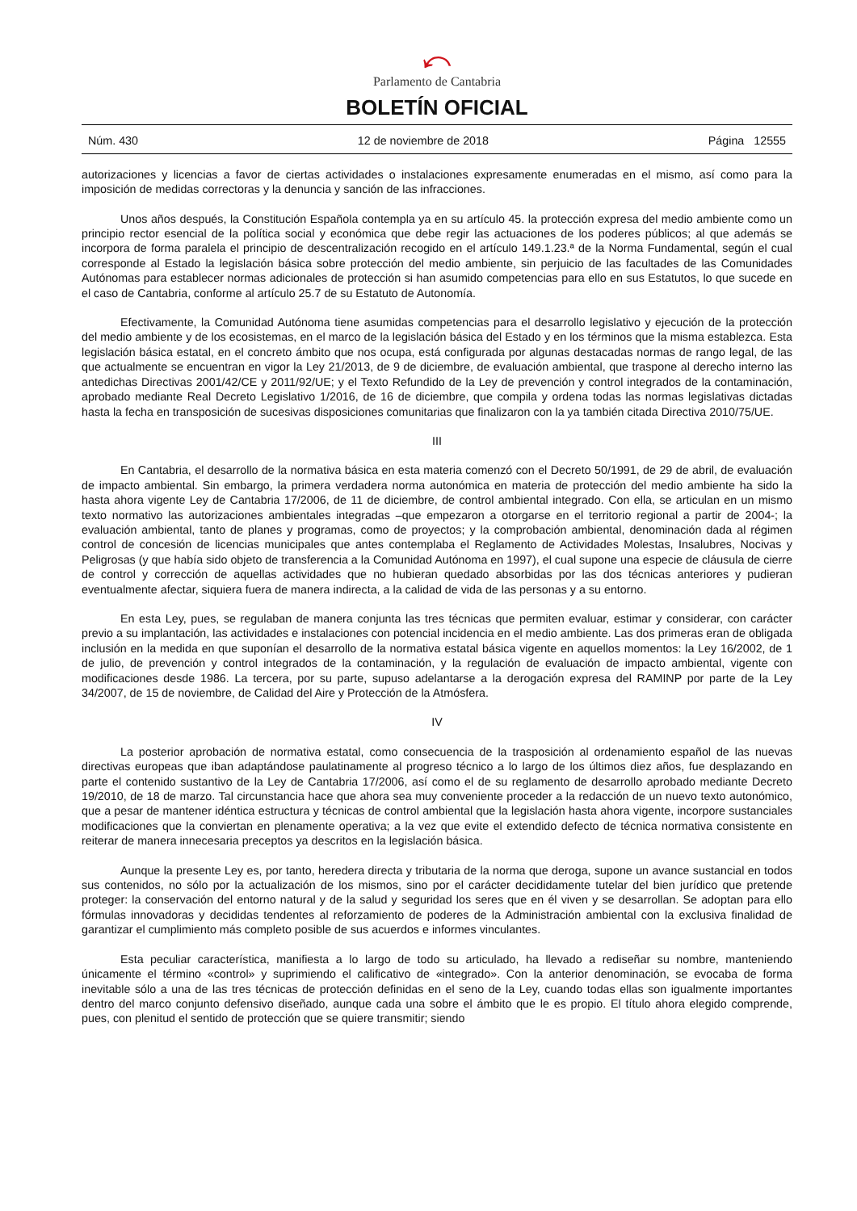⤺
Parlamento de Cantabria
BOLETÍN OFICIAL
Núm. 430 12 de noviembre de 2018 Página 12555
autorizaciones y licencias a favor de ciertas actividades o instalaciones expresamente enumeradas en el mismo, así como para la imposición de medidas correctoras y la denuncia y sanción de las infracciones.
Unos años después, la Constitución Española contempla ya en su artículo 45. la protección expresa del medio ambiente como un principio rector esencial de la política social y económica que debe regir las actuaciones de los poderes públicos; al que además se incorpora de forma paralela el principio de descentralización recogido en el artículo 149.1.23.ª de la Norma Fundamental, según el cual corresponde al Estado la legislación básica sobre protección del medio ambiente, sin perjuicio de las facultades de las Comunidades Autónomas para establecer normas adicionales de protección si han asumido competencias para ello en sus Estatutos, lo que sucede en el caso de Cantabria, conforme al artículo 25.7 de su Estatuto de Autonomía.
Efectivamente, la Comunidad Autónoma tiene asumidas competencias para el desarrollo legislativo y ejecución de la protección del medio ambiente y de los ecosistemas, en el marco de la legislación básica del Estado y en los términos que la misma establezca. Esta legislación básica estatal, en el concreto ámbito que nos ocupa, está configurada por algunas destacadas normas de rango legal, de las que actualmente se encuentran en vigor la Ley 21/2013, de 9 de diciembre, de evaluación ambiental, que traspone al derecho interno las antedichas Directivas 2001/42/CE y 2011/92/UE; y el Texto Refundido de la Ley de prevención y control integrados de la contaminación, aprobado mediante Real Decreto Legislativo 1/2016, de 16 de diciembre, que compila y ordena todas las normas legislativas dictadas hasta la fecha en transposición de sucesivas disposiciones comunitarias que finalizaron con la ya también citada Directiva 2010/75/UE.
III
En Cantabria, el desarrollo de la normativa básica en esta materia comenzó con el Decreto 50/1991, de 29 de abril, de evaluación de impacto ambiental. Sin embargo, la primera verdadera norma autonómica en materia de protección del medio ambiente ha sido la hasta ahora vigente Ley de Cantabria 17/2006, de 11 de diciembre, de control ambiental integrado. Con ella, se articulan en un mismo texto normativo las autorizaciones ambientales integradas –que empezaron a otorgarse en el territorio regional a partir de 2004-; la evaluación ambiental, tanto de planes y programas, como de proyectos; y la comprobación ambiental, denominación dada al régimen control de concesión de licencias municipales que antes contemplaba el Reglamento de Actividades Molestas, Insalubres, Nocivas y Peligrosas (y que había sido objeto de transferencia a la Comunidad Autónoma en 1997), el cual supone una especie de cláusula de cierre de control y corrección de aquellas actividades que no hubieran quedado absorbidas por las dos técnicas anteriores y pudieran eventualmente afectar, siquiera fuera de manera indirecta, a la calidad de vida de las personas y a su entorno.
En esta Ley, pues, se regulaban de manera conjunta las tres técnicas que permiten evaluar, estimar y considerar, con carácter previo a su implantación, las actividades e instalaciones con potencial incidencia en el medio ambiente. Las dos primeras eran de obligada inclusión en la medida en que suponían el desarrollo de la normativa estatal básica vigente en aquellos momentos: la Ley 16/2002, de 1 de julio, de prevención y control integrados de la contaminación, y la regulación de evaluación de impacto ambiental, vigente con modificaciones desde 1986. La tercera, por su parte, supuso adelantarse a la derogación expresa del RAMINP por parte de la Ley 34/2007, de 15 de noviembre, de Calidad del Aire y Protección de la Atmósfera.
IV
La posterior aprobación de normativa estatal, como consecuencia de la trasposición al ordenamiento español de las nuevas directivas europeas que iban adaptándose paulatinamente al progreso técnico a lo largo de los últimos diez años, fue desplazando en parte el contenido sustantivo de la Ley de Cantabria 17/2006, así como el de su reglamento de desarrollo aprobado mediante Decreto 19/2010, de 18 de marzo. Tal circunstancia hace que ahora sea muy conveniente proceder a la redacción de un nuevo texto autonómico, que a pesar de mantener idéntica estructura y técnicas de control ambiental que la legislación hasta ahora vigente, incorpore sustanciales modificaciones que la conviertan en plenamente operativa; a la vez que evite el extendido defecto de técnica normativa consistente en reiterar de manera innecesaria preceptos ya descritos en la legislación básica.
Aunque la presente Ley es, por tanto, heredera directa y tributaria de la norma que deroga, supone un avance sustancial en todos sus contenidos, no sólo por la actualización de los mismos, sino por el carácter decididamente tutelar del bien jurídico que pretende proteger: la conservación del entorno natural y de la salud y seguridad los seres que en él viven y se desarrollan. Se adoptan para ello fórmulas innovadoras y decididas tendentes al reforzamiento de poderes de la Administración ambiental con la exclusiva finalidad de garantizar el cumplimiento más completo posible de sus acuerdos e informes vinculantes.
Esta peculiar característica, manifiesta a lo largo de todo su articulado, ha llevado a rediseñar su nombre, manteniendo únicamente el término «control» y suprimiendo el calificativo de «integrado». Con la anterior denominación, se evocaba de forma inevitable sólo a una de las tres técnicas de protección definidas en el seno de la Ley, cuando todas ellas son igualmente importantes dentro del marco conjunto defensivo diseñado, aunque cada una sobre el ámbito que le es propio. El título ahora elegido comprende, pues, con plenitud el sentido de protección que se quiere transmitir; siendo